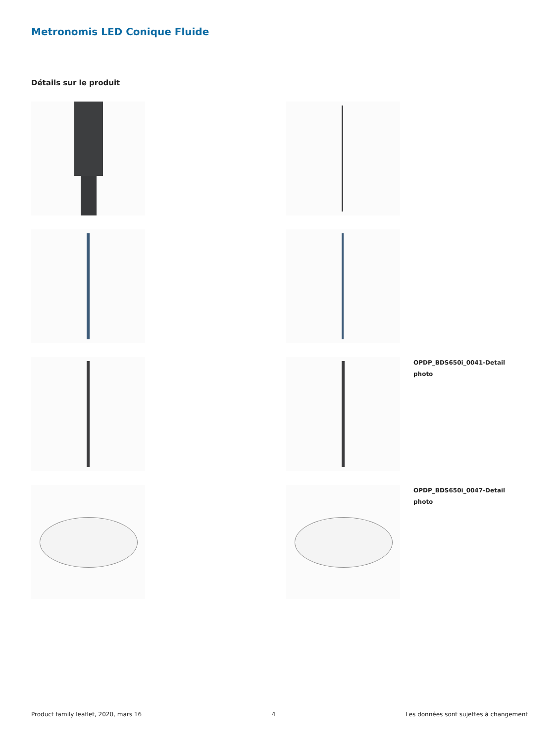Metronomis LED Conique Fluide
Détails sur le produit
OPDP_BDS650i_0041-Detail
photo
OPDP_BDS650i_0047-Detail
photo
Product family leaflet, 2020, mars 16 4 Les données sont sujettes à changement